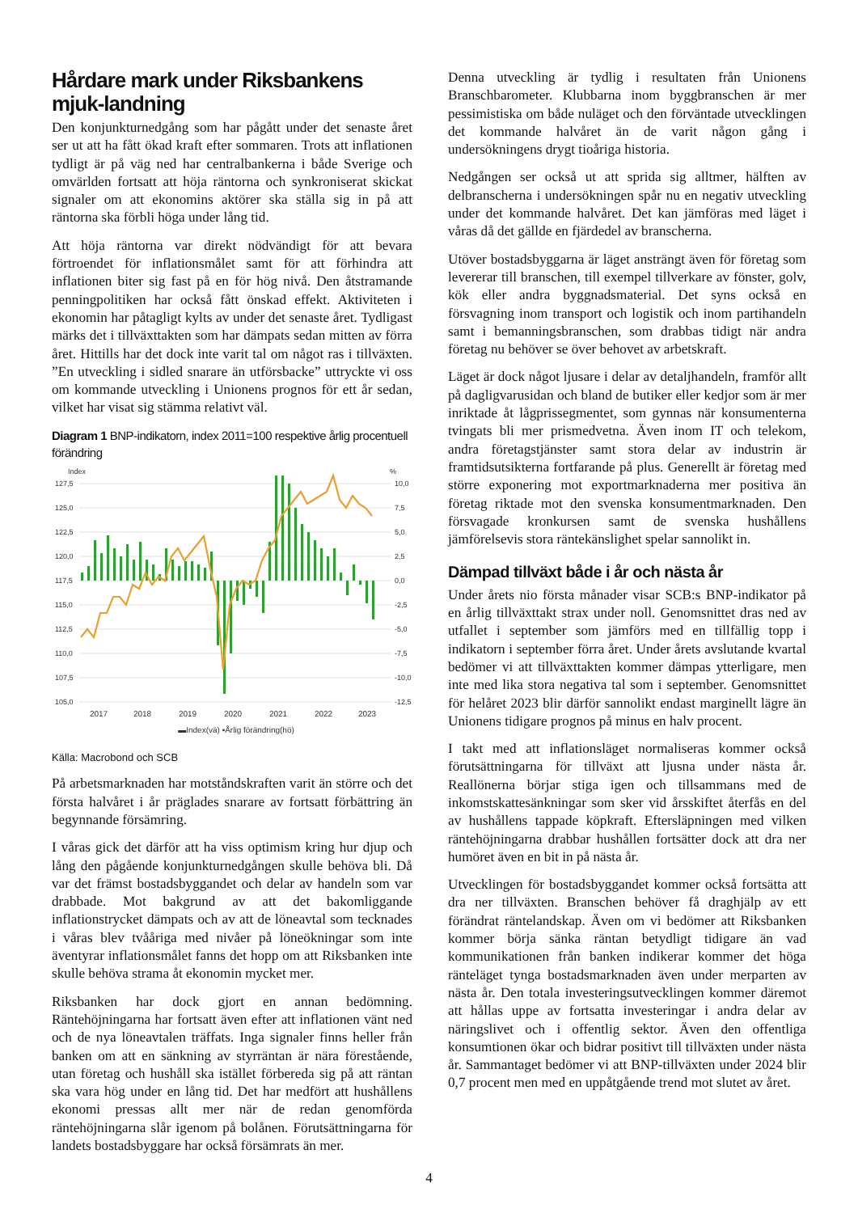Hårdare mark under Riksbankens mjuk-landning
Den konjunkturnedgång som har pågått under det senaste året ser ut att ha fått ökad kraft efter sommaren. Trots att inflationen tydligt är på väg ned har centralbankerna i både Sverige och omvärlden fortsatt att höja räntorna och synkroniserat skickat signaler om att ekonomins aktörer ska ställa sig in på att räntorna ska förbli höga under lång tid.
Att höja räntorna var direkt nödvändigt för att bevara förtroendet för inflationsmålet samt för att förhindra att inflationen biter sig fast på en för hög nivå. Den åtstramande penningpolitiken har också fått önskad effekt. Aktiviteten i ekonomin har påtagligt kylts av under det senaste året. Tydligast märks det i tillväxttakten som har dämpats sedan mitten av förra året. Hittills har det dock inte varit tal om något ras i tillväxten. ”En utveckling i sidled snarare än utförsbacke” uttryckte vi oss om kommande utveckling i Unionens prognos för ett år sedan, vilket har visat sig stämma relativt väl.
Diagram 1 BNP-indikatorn, index 2011=100 respektive årlig procentuell förändring
Index
%
127,5
125,0
122,5
120,0
117,5
115,0
112,5
110,0
107,5
105,0
10,0
7,5
5,0
2,5
0,0
-2,5
-5,0
-7,5
-10,0
-12,5
2017
2018
2019
2020
2021
2022
2023
▬Index(vä) ▪Årlig förändring(hö)
Källa: Macrobond och SCB
På arbetsmarknaden har motståndskraften varit än större och det första halvåret i år präglades snarare av fortsatt förbättring än begynnande försämring.
I våras gick det därför att ha viss optimism kring hur djup och lång den pågående konjunkturnedgången skulle behöva bli. Då var det främst bostadsbyggandet och delar av handeln som var drabbade. Mot bakgrund av att det bakomliggande inflationstrycket dämpats och av att de löneavtal som tecknades i våras blev tvååriga med nivåer på löneökningar som inte äventyrar inflationsmålet fanns det hopp om att Riksbanken inte skulle behöva strama åt ekonomin mycket mer.
Riksbanken har dock gjort en annan bedömning. Räntehöjningarna har fortsatt även efter att inflationen vänt ned och de nya löneavtalen träffats. Inga signaler finns heller från banken om att en sänkning av styrräntan är nära förestående, utan företag och hushåll ska istället förbereda sig på att räntan ska vara hög under en lång tid. Det har medfört att hushållens ekonomi pressas allt mer när de redan genomförda räntehöjningarna slår igenom på bolånen. Förutsättningarna för landets bostadsbyggare har också försämrats än mer.
Denna utveckling är tydlig i resultaten från Unionens Branschbarometer. Klubbarna inom byggbranschen är mer pessimistiska om både nuläget och den förväntade utvecklingen det kommande halvåret än de varit någon gång i undersökningens drygt tioåriga historia.
Nedgången ser också ut att sprida sig alltmer, hälften av delbranscherna i undersökningen spår nu en negativ utveckling under det kommande halvåret. Det kan jämföras med läget i våras då det gällde en fjärdedel av branscherna.
Utöver bostadsbyggarna är läget ansträngt även för företag som levererar till branschen, till exempel tillverkare av fönster, golv, kök eller andra byggnadsmaterial. Det syns också en försvagning inom transport och logistik och inom partihandeln samt i bemanningsbranschen, som drabbas tidigt när andra företag nu behöver se över behovet av arbetskraft.
Läget är dock något ljusare i delar av detaljhandeln, framför allt på dagligvarusidan och bland de butiker eller kedjor som är mer inriktade åt lågprissegmentet, som gynnas när konsumenterna tvingats bli mer prismedvetna. Även inom IT och telekom, andra företagstjänster samt stora delar av industrin är framtidsutsikterna fortfarande på plus. Generellt är företag med större exponering mot exportmarknaderna mer positiva än företag riktade mot den svenska konsumentmarknaden. Den försvagade kronkursen samt de svenska hushållens jämförelsevis stora räntekänslighet spelar sannolikt in.
Dämpad tillväxt både i år och nästa år
Under årets nio första månader visar SCB:s BNP-indikator på en årlig tillväxttakt strax under noll. Genomsnittet dras ned av utfallet i september som jämförs med en tillfällig topp i indikatorn i september förra året. Under årets avslutande kvartal bedömer vi att tillväxttakten kommer dämpas ytterligare, men inte med lika stora negativa tal som i september. Genomsnittet för helåret 2023 blir därför sannolikt endast marginellt lägre än Unionens tidigare prognos på minus en halv procent.
I takt med att inflationsläget normaliseras kommer också förutsättningarna för tillväxt att ljusna under nästa år. Reallönerna börjar stiga igen och tillsammans med de inkomstskattesänkningar som sker vid årsskiftet återfås en del av hushållens tappade köpkraft. Eftersläpningen med vilken räntehöjningarna drabbar hushållen fortsätter dock att dra ner humöret även en bit in på nästa år.
Utvecklingen för bostadsbyggandet kommer också fortsätta att dra ner tillväxten. Branschen behöver få draghjälp av ett förändrat räntelandskap. Även om vi bedömer att Riksbanken kommer börja sänka räntan betydligt tidigare än vad kommunikationen från banken indikerar kommer det höga ränteläget tynga bostadsmarknaden även under merparten av nästa år. Den totala investeringsutvecklingen kommer däremot att hållas uppe av fortsatta investeringar i andra delar av näringslivet och i offentlig sektor. Även den offentliga konsumtionen ökar och bidrar positivt till tillväxten under nästa år. Sammantaget bedömer vi att BNP-tillväxten under 2024 blir 0,7 procent men med en uppåtgående trend mot slutet av året.
4